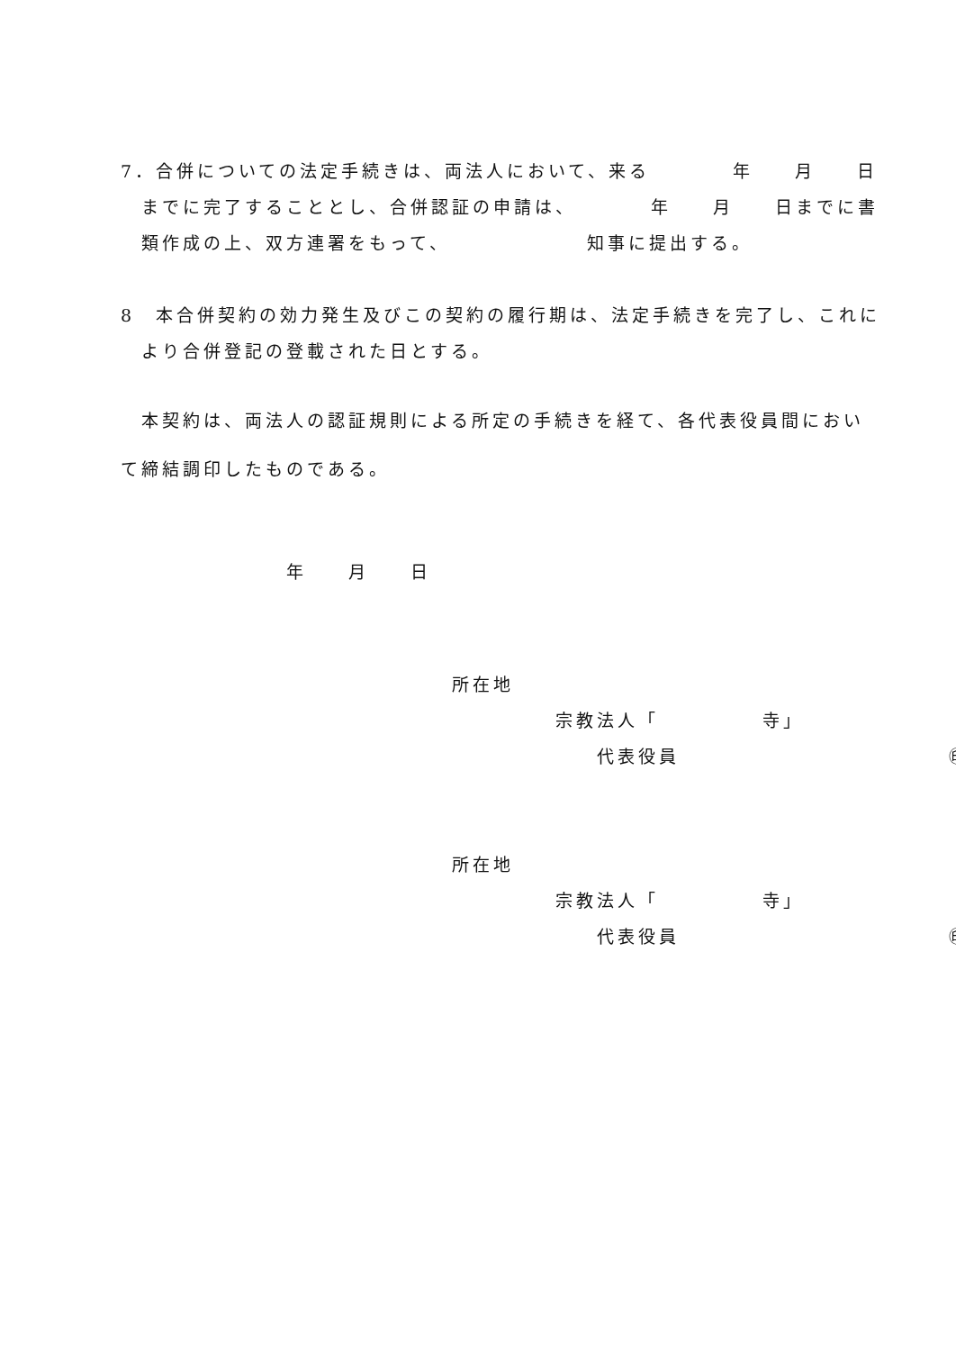7．合併についての法定手続きは、両法人において、来る　　　　年　　月　　日
　までに完了することとし、合併認証の申請は、　　　　年　　月　　日までに書
　類作成の上、双方連署をもって、　　　　　　　知事に提出する。
8　本合併契約の効力発生及びこの契約の履行期は、法定手続きを完了し、これに
　より合併登記の登載された日とする。
　本契約は、両法人の認証規則による所定の手続きを経て、各代表役員間におい
て締結調印したものである。
　　　　　　　　年　　月　　日
　　　　　　　　　　　　　　　　所在地
　　　　　　　　　　　　　　　　　　　　　宗教法人「　　　　　寺」
　　　　　　　　　　　　　　　　　　　　　　　代表役員　　　　　　　　　　　　　㊞
　　　　　　　　　　　　　　　　所在地
　　　　　　　　　　　　　　　　　　　　　宗教法人「　　　　　寺」
　　　　　　　　　　　　　　　　　　　　　　　代表役員　　　　　　　　　　　　　㊞